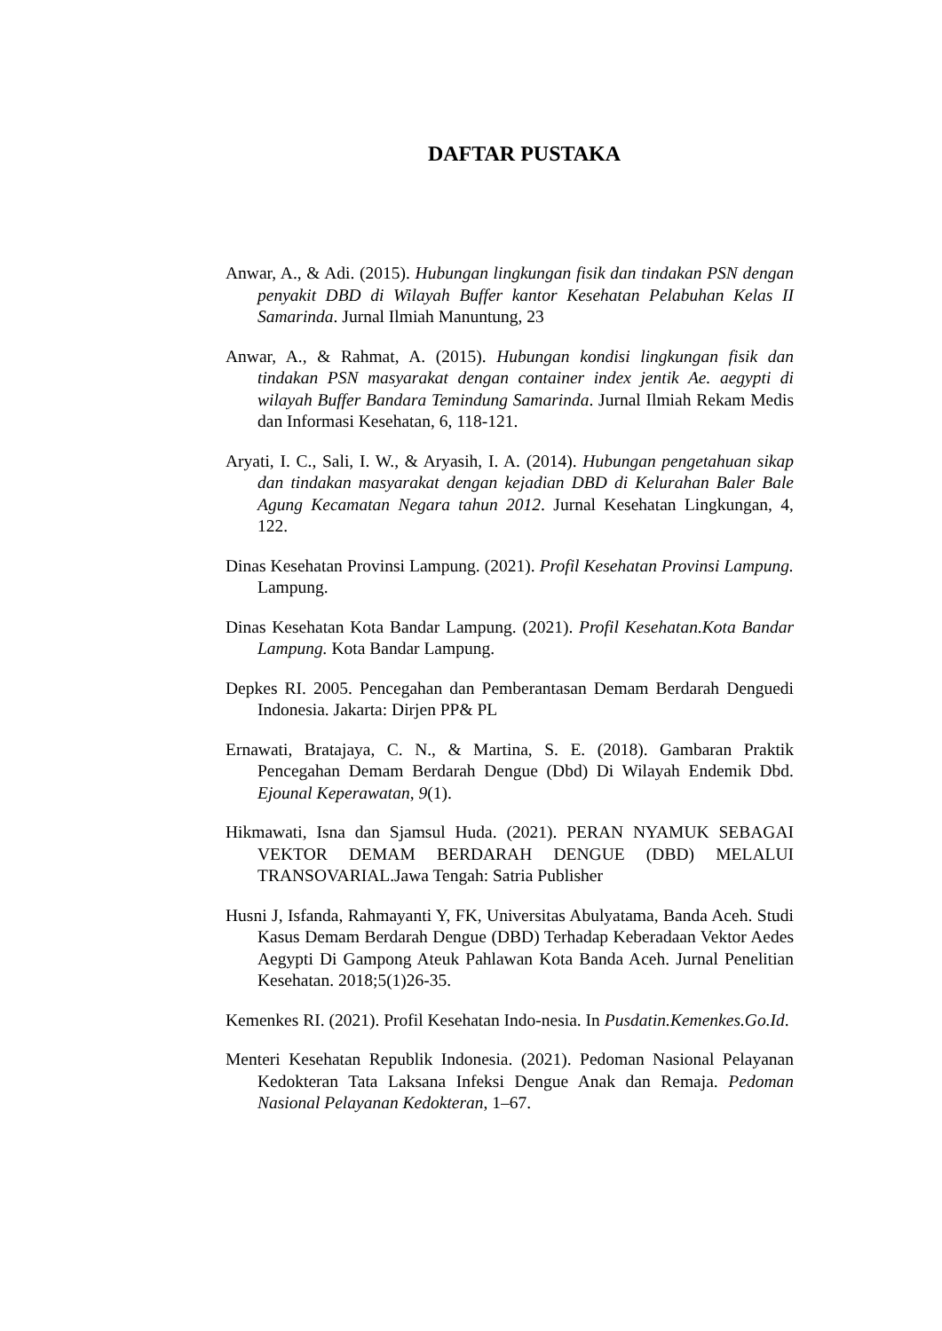DAFTAR PUSTAKA
Anwar, A., & Adi. (2015). Hubungan lingkungan fisik dan tindakan PSN dengan penyakit DBD di Wilayah Buffer kantor Kesehatan Pelabuhan Kelas II Samarinda. Jurnal Ilmiah Manuntung, 23
Anwar, A., & Rahmat, A. (2015). Hubungan kondisi lingkungan fisik dan tindakan PSN masyarakat dengan container index jentik Ae. aegypti di wilayah Buffer Bandara Temindung Samarinda. Jurnal Ilmiah Rekam Medis dan Informasi Kesehatan, 6, 118-121.
Aryati, I. C., Sali, I. W., & Aryasih, I. A. (2014). Hubungan pengetahuan sikap dan tindakan masyarakat dengan kejadian DBD di Kelurahan Baler Bale Agung Kecamatan Negara tahun 2012. Jurnal Kesehatan Lingkungan, 4, 122.
Dinas Kesehatan Provinsi Lampung. (2021). Profil Kesehatan Provinsi Lampung. Lampung.
Dinas Kesehatan Kota Bandar Lampung. (2021). Profil Kesehatan.Kota Bandar Lampung. Kota Bandar Lampung.
Depkes RI. 2005. Pencegahan dan Pemberantasan Demam Berdarah Denguedi Indonesia. Jakarta: Dirjen PP& PL
Ernawati, Bratajaya, C. N., & Martina, S. E. (2018). Gambaran Praktik Pencegahan Demam Berdarah Dengue (Dbd) Di Wilayah Endemik Dbd. Ejounal Keperawatan, 9(1).
Hikmawati, Isna dan Sjamsul Huda. (2021). PERAN NYAMUK SEBAGAI VEKTOR DEMAM BERDARAH DENGUE (DBD) MELALUI TRANSOVARIAL.Jawa Tengah: Satria Publisher
Husni J, Isfanda, Rahmayanti Y, FK, Universitas Abulyatama, Banda Aceh. Studi Kasus Demam Berdarah Dengue (DBD) Terhadap Keberadaan Vektor Aedes Aegypti Di Gampong Ateuk Pahlawan Kota Banda Aceh. Jurnal Penelitian Kesehatan. 2018;5(1)26-35.
Kemenkes RI. (2021). Profil Kesehatan Indo-nesia. In Pusdatin.Kemenkes.Go.Id.
Menteri Kesehatan Republik Indonesia. (2021). Pedoman Nasional Pelayanan Kedokteran Tata Laksana Infeksi Dengue Anak dan Remaja. Pedoman Nasional Pelayanan Kedokteran, 1–67.